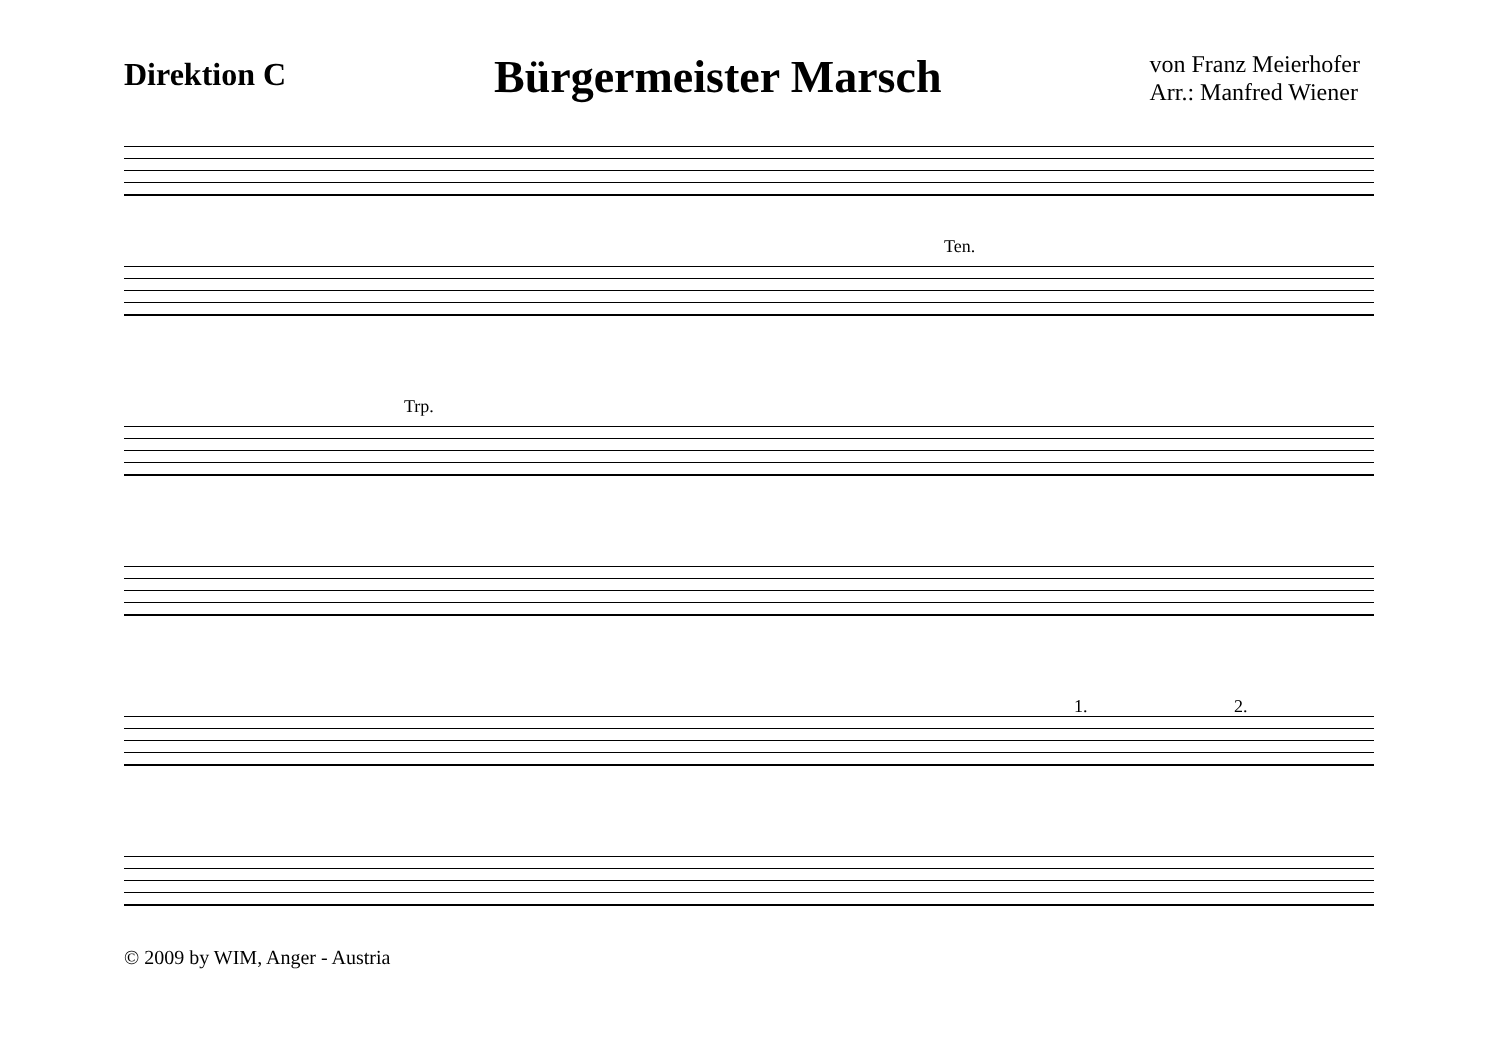Direktion C
Bürgermeister Marsch
von Franz Meierhofer
Arr.: Manfred Wiener
Ten.
Trp.
1. 2.
© 2009 by WIM, Anger - Austria